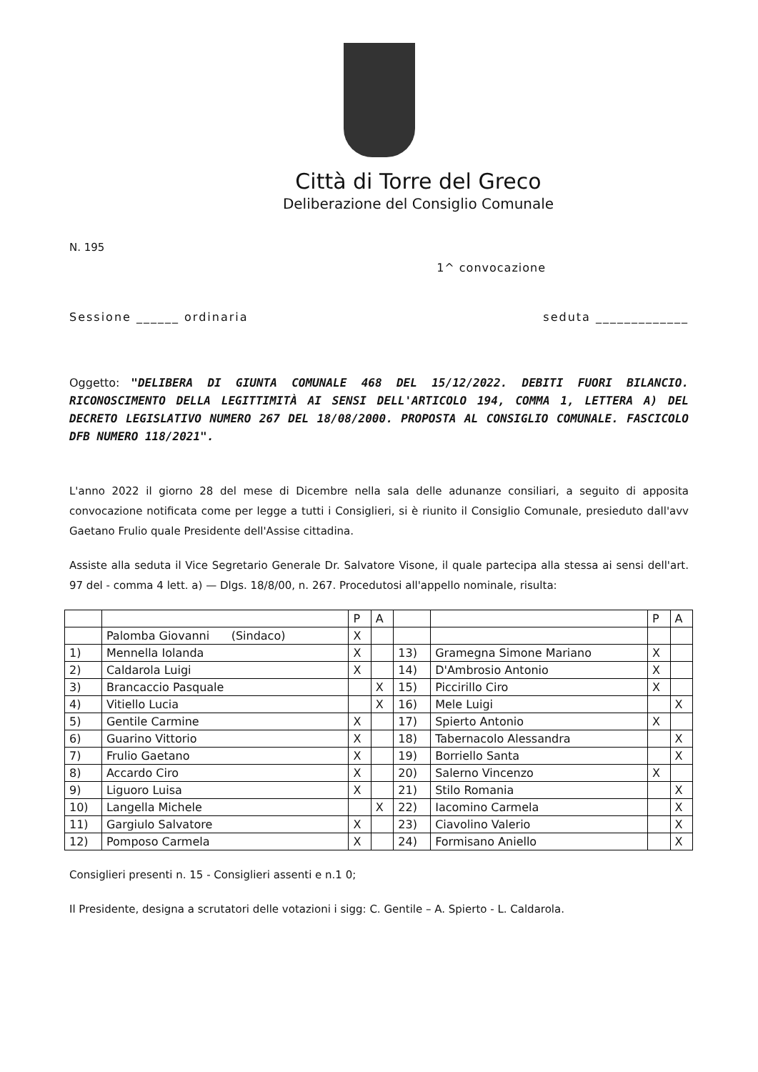Città di Torre del Greco
Deliberazione del Consiglio Comunale
N. 195
1^ convocazione
Sessione ______ ordinaria seduta _____________
Oggetto: "DELIBERA DI GIUNTA COMUNALE 468 DEL 15/12/2022. DEBITI FUORI BILANCIO. RICONOSCIMENTO DELLA LEGITTIMITÀ AI SENSI DELL'ARTICOLO 194, COMMA 1, LETTERA A) DEL DECRETO LEGISLATIVO NUMERO 267 DEL 18/08/2000. PROPOSTA AL CONSIGLIO COMUNALE. FASCICOLO DFB NUMERO 118/2021".
L'anno 2022 il giorno 28 del mese di Dicembre nella sala delle adunanze consiliari, a seguito di apposita convocazione notificata come per legge a tutti i Consiglieri, si è riunito il Consiglio Comunale, presieduto dall'avv Gaetano Frulio quale Presidente dell'Assise cittadina.
Assiste alla seduta il Vice Segretario Generale Dr. Salvatore Visone, il quale partecipa alla stessa ai sensi dell'art. 97 del - comma 4 lett. a) — Dlgs. 18/8/00, n. 267. Procedutosi all'appello nominale, risulta:
| | | P | A | | | P | A |
| --- | --- | --- | --- | --- | --- | --- | --- |
| | Palomba Giovanni (Sindaco) | X | | | | | |
| 1) | Mennella Iolanda | X | | 13) | Gramegna Simone Mariano | X | |
| 2) | Caldarola Luigi | X | | 14) | D'Ambrosio Antonio | X | |
| 3) | Brancaccio Pasquale | | X | 15) | Piccirillo Ciro | X | |
| 4) | Vitiello Lucia | | X | 16) | Mele Luigi | | X |
| 5) | Gentile Carmine | X | | 17) | Spierto Antonio | X | |
| 6) | Guarino Vittorio | X | | 18) | Tabernacolo Alessandra | | X |
| 7) | Frulio Gaetano | X | | 19) | Borriello Santa | | X |
| 8) | Accardo Ciro | X | | 20) | Salerno Vincenzo | X | |
| 9) | Liguoro Luisa | X | | 21) | Stilo Romania | | X |
| 10) | Langella Michele | | X | 22) | Iacomino Carmela | | X |
| 11) | Gargiulo Salvatore | X | | 23) | Ciavolino Valerio | | X |
| 12) | Pomposo Carmela | X | | 24) | Formisano Aniello | | X |
Consiglieri presenti n. 15 - Consiglieri assenti e n.1 0;
Il Presidente, designa a scrutatori delle votazioni i sigg: C. Gentile – A. Spierto - L. Caldarola.